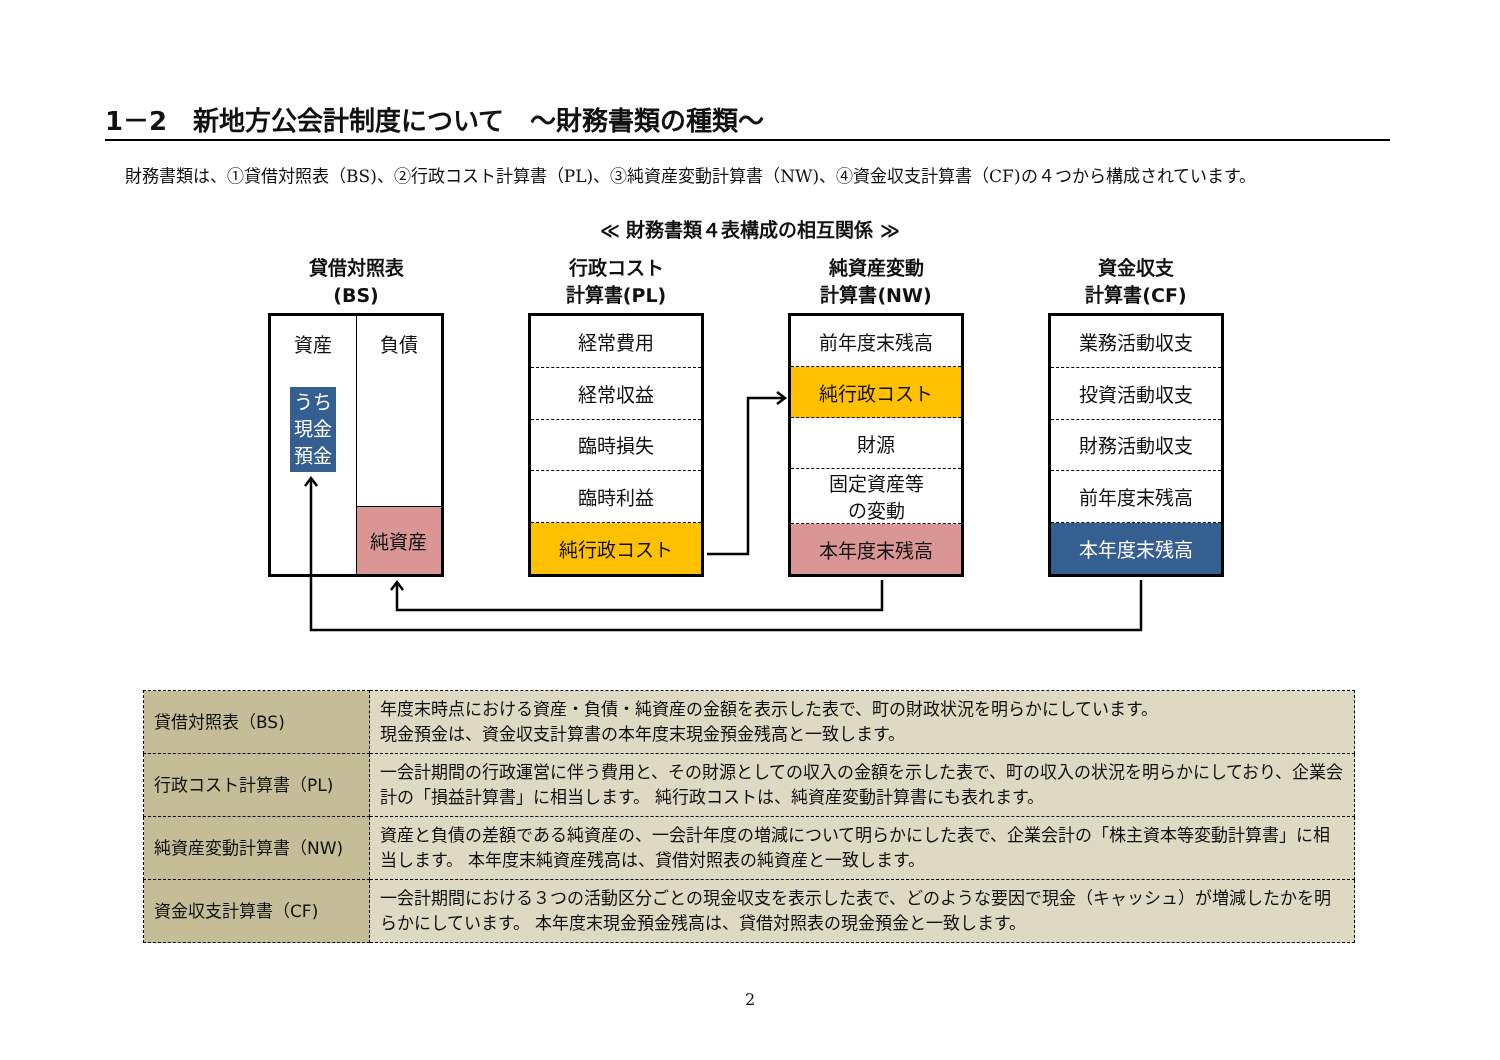1－2　新地方公会計制度について　～財務書類の種類～
財務書類は、①貸借対照表（BS)、②行政コスト計算書（PL)、③純資産変動計算書（NW)、④資金収支計算書（CF)の４つから構成されています。
≪ 財務書類４表構成の相互関係 ≫
貸借対照表
(BS)
資産
うち
現金
預金
負債
純資産
行政コスト
計算書(PL)
経常費用
経常収益
臨時損失
臨時利益
純行政コスト
純資産変動
計算書(NW)
前年度末残高
純行政コスト
財源
固定資産等
の変動
本年度末残高
資金収支
計算書(CF)
業務活動収支
投資活動収支
財務活動収支
前年度末残高
本年度末残高
| 貸借対照表（BS) | 年度末時点における資産・負債・純資産の金額を表示した表で、町の財政状況を明らかにしています。 現金預金は、資金収支計算書の本年度末現金預金残高と一致します。 |
| 行政コスト計算書（PL) | 一会計期間の行政運営に伴う費用と、その財源としての収入の金額を示した表で、町の収入の状況を明らかにしており、企業会計の「損益計算書」に相当します。 純行政コストは、純資産変動計算書にも表れます。 |
| 純資産変動計算書（NW) | 資産と負債の差額である純資産の、一会計年度の増減について明らかにした表で、企業会計の「株主資本等変動計算書」に相当します。 本年度末純資産残高は、貸借対照表の純資産と一致します。 |
| 資金収支計算書（CF) | 一会計期間における３つの活動区分ごとの現金収支を表示した表で、どのような要因で現金（キャッシュ）が増減したかを明らかにしています。 本年度末現金預金残高は、貸借対照表の現金預金と一致します。 |
2